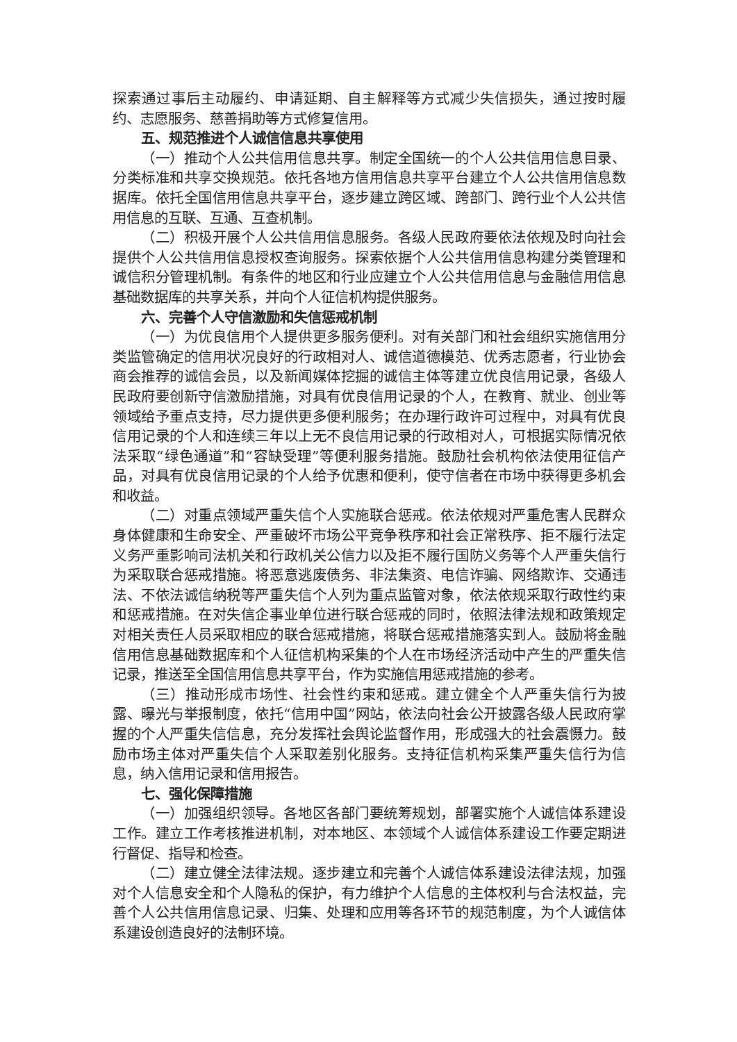探索通过事后主动履约、申请延期、自主解释等方式减少失信损失，通过按时履约、志愿服务、慈善捐助等方式修复信用。
五、规范推进个人诚信信息共享使用
（一）推动个人公共信用信息共享。制定全国统一的个人公共信用信息目录、分类标准和共享交换规范。依托各地方信用信息共享平台建立个人公共信用信息数据库。依托全国信用信息共享平台，逐步建立跨区域、跨部门、跨行业个人公共信用信息的互联、互通、互查机制。
（二）积极开展个人公共信用信息服务。各级人民政府要依法依规及时向社会提供个人公共信用信息授权查询服务。探索依据个人公共信用信息构建分类管理和诚信积分管理机制。有条件的地区和行业应建立个人公共信用信息与金融信用信息基础数据库的共享关系，并向个人征信机构提供服务。
六、完善个人守信激励和失信惩戒机制
（一）为优良信用个人提供更多服务便利。对有关部门和社会组织实施信用分类监管确定的信用状况良好的行政相对人、诚信道德模范、优秀志愿者，行业协会商会推荐的诚信会员，以及新闻媒体挖掘的诚信主体等建立优良信用记录，各级人民政府要创新守信激励措施，对具有优良信用记录的个人，在教育、就业、创业等领域给予重点支持，尽力提供更多便利服务；在办理行政许可过程中，对具有优良信用记录的个人和连续三年以上无不良信用记录的行政相对人，可根据实际情况依法采取“绿色通道”和“容缺受理”等便利服务措施。鼓励社会机构依法使用征信产品，对具有优良信用记录的个人给予优惠和便利，使守信者在市场中获得更多机会和收益。
（二）对重点领域严重失信个人实施联合惩戒。依法依规对严重危害人民群众身体健康和生命安全、严重破坏市场公平竞争秩序和社会正常秩序、拒不履行法定义务严重影响司法机关和行政机关公信力以及拒不履行国防义务等个人严重失信行为采取联合惩戒措施。将恶意逃废债务、非法集资、电信诈骗、网络欺诈、交通违法、不依法诚信纳税等严重失信个人列为重点监管对象，依法依规采取行政性约束和惩戒措施。在对失信企事业单位进行联合惩戒的同时，依照法律法规和政策规定对相关责任人员采取相应的联合惩戒措施，将联合惩戒措施落实到人。鼓励将金融信用信息基础数据库和个人征信机构采集的个人在市场经济活动中产生的严重失信记录，推送至全国信用信息共享平台，作为实施信用惩戒措施的参考。
（三）推动形成市场性、社会性约束和惩戒。建立健全个人严重失信行为披露、曝光与举报制度，依托“信用中国”网站，依法向社会公开披露各级人民政府掌握的个人严重失信信息，充分发挥社会舆论监督作用，形成强大的社会震慑力。鼓励市场主体对严重失信个人采取差别化服务。支持征信机构采集严重失信行为信息，纳入信用记录和信用报告。
七、强化保障措施
（一）加强组织领导。各地区各部门要统筹规划，部署实施个人诚信体系建设工作。建立工作考核推进机制，对本地区、本领域个人诚信体系建设工作要定期进行督促、指导和检查。
（二）建立健全法律法规。逐步建立和完善个人诚信体系建设法律法规，加强对个人信息安全和个人隐私的保护，有力维护个人信息的主体权利与合法权益，完善个人公共信用信息记录、归集、处理和应用等各环节的规范制度，为个人诚信体系建设创造良好的法制环境。